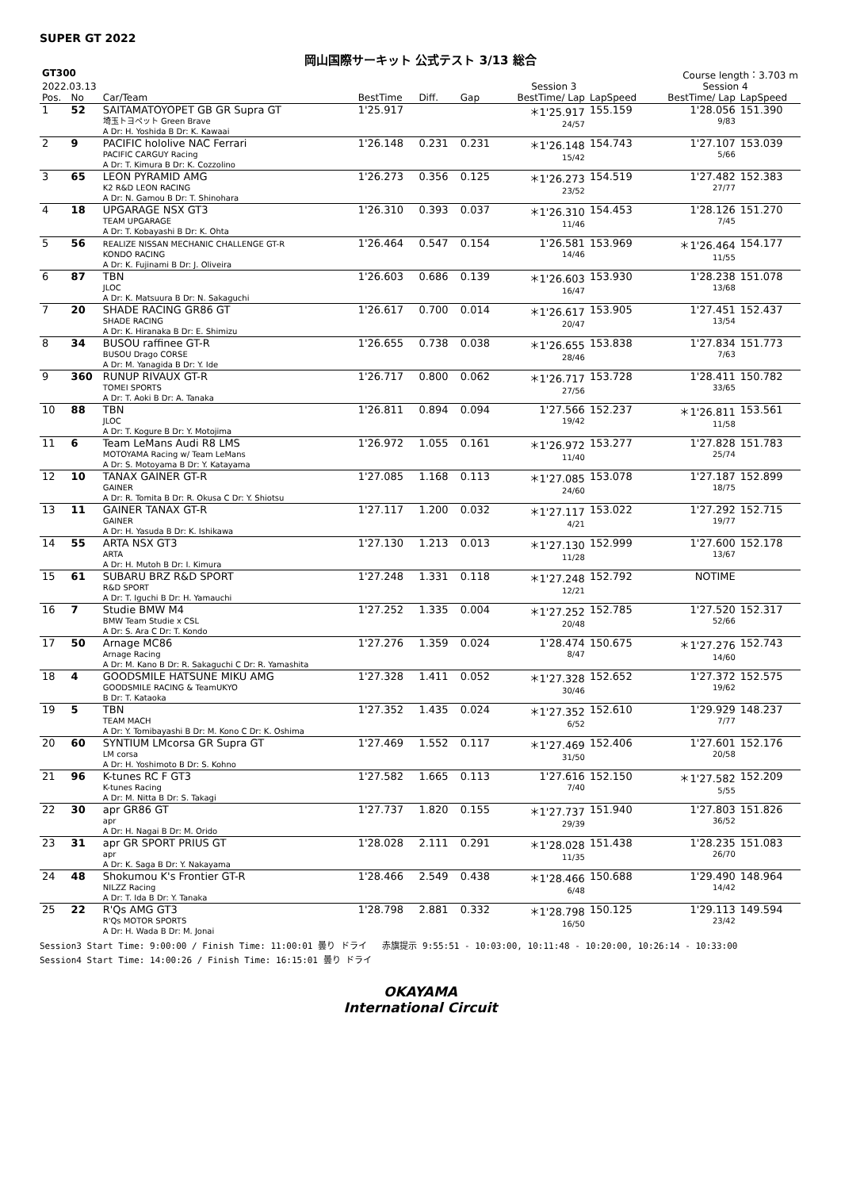SUPER GT 2022
岡山国際サーキット 公式テスト 3/13 総合
| GT300 | | | | | | | Course length：3.703 m | | |
| --- | --- | --- | --- | --- | --- | --- | --- | --- | --- |
| 2022.03.13 | | | | | Session 3 | | | Session 4 | |
| Pos. | No | Car/Team | BestTime | Diff. | Gap | BestTime/ Lap | LapSpeed | BestTime/ Lap | LapSpeed |
| 1 | 52 | SAITAMATOYOPET GB GR Supra GT 埼玉トヨペット Green Brave A Dr: H. Yoshida B Dr: K. Kawaai | 1'25.917 | | | ＊1'25.917 24/57 | 155.159 | 1'28.056 9/83 | 151.390 |
| 2 | 9 | PACIFIC hololive NAC Ferrari PACIFIC CARGUY Racing A Dr: T. Kimura B Dr: K. Cozzolino | 1'26.148 | 0.231 | 0.231 | ＊1'26.148 15/42 | 154.743 | 1'27.107 5/66 | 153.039 |
| 3 | 65 | LEON PYRAMID AMG K2 R&D LEON RACING A Dr: N. Gamou B Dr: T. Shinohara | 1'26.273 | 0.356 | 0.125 | ＊1'26.273 23/52 | 154.519 | 1'27.482 27/77 | 152.383 |
| 4 | 18 | UPGARAGE NSX GT3 TEAM UPGARAGE A Dr: T. Kobayashi B Dr: K. Ohta | 1'26.310 | 0.393 | 0.037 | ＊1'26.310 11/46 | 154.453 | 1'28.126 7/45 | 151.270 |
| 5 | 56 | REALIZE NISSAN MECHANIC CHALLENGE GT-R KONDO RACING A Dr: K. Fujinami B Dr: J. Oliveira | 1'26.464 | 0.547 | 0.154 | 1'26.581 14/46 | 153.969 | ＊1'26.464 11/55 | 154.177 |
| 6 | 87 | TBN JLOC A Dr: K. Matsuura B Dr: N. Sakaguchi | 1'26.603 | 0.686 | 0.139 | ＊1'26.603 16/47 | 153.930 | 1'28.238 13/68 | 151.078 |
| 7 | 20 | SHADE RACING GR86 GT SHADE RACING A Dr: K. Hiranaka B Dr: E. Shimizu | 1'26.617 | 0.700 | 0.014 | ＊1'26.617 20/47 | 153.905 | 1'27.451 13/54 | 152.437 |
| 8 | 34 | BUSOU raffinee GT-R BUSOU Drago CORSE A Dr: M. Yanagida B Dr: Y. Ide | 1'26.655 | 0.738 | 0.038 | ＊1'26.655 28/46 | 153.838 | 1'27.834 7/63 | 151.773 |
| 9 | 360 | RUNUP RIVAUX GT-R TOMEI SPORTS A Dr: T. Aoki B Dr: A. Tanaka | 1'26.717 | 0.800 | 0.062 | ＊1'26.717 27/56 | 153.728 | 1'28.411 33/65 | 150.782 |
| 10 | 88 | TBN JLOC A Dr: T. Kogure B Dr: Y. Motojima | 1'26.811 | 0.894 | 0.094 | 1'27.566 19/42 | 152.237 | ＊1'26.811 11/58 | 153.561 |
| 11 | 6 | Team LeMans Audi R8 LMS MOTOYAMA Racing w/ Team LeMans A Dr: S. Motoyama B Dr: Y. Katayama | 1'26.972 | 1.055 | 0.161 | ＊1'26.972 11/40 | 153.277 | 1'27.828 25/74 | 151.783 |
| 12 | 10 | TANAX GAINER GT-R GAINER A Dr: R. Tomita B Dr: R. Okusa C Dr: Y. Shiotsu | 1'27.085 | 1.168 | 0.113 | ＊1'27.085 24/60 | 153.078 | 1'27.187 18/75 | 152.899 |
| 13 | 11 | GAINER TANAX GT-R GAINER A Dr: H. Yasuda B Dr: K. Ishikawa | 1'27.117 | 1.200 | 0.032 | ＊1'27.117 4/21 | 153.022 | 1'27.292 19/77 | 152.715 |
| 14 | 55 | ARTA NSX GT3 ARTA A Dr: H. Mutoh B Dr: I. Kimura | 1'27.130 | 1.213 | 0.013 | ＊1'27.130 11/28 | 152.999 | 1'27.600 13/67 | 152.178 |
| 15 | 61 | SUBARU BRZ R&D SPORT R&D SPORT A Dr: T. Iguchi B Dr: H. Yamauchi | 1'27.248 | 1.331 | 0.118 | ＊1'27.248 12/21 | 152.792 | NOTIME | |
| 16 | 7 | Studie BMW M4 BMW Team Studie x CSL A Dr: S. Ara C Dr: T. Kondo | 1'27.252 | 1.335 | 0.004 | ＊1'27.252 20/48 | 152.785 | 1'27.520 52/66 | 152.317 |
| 17 | 50 | Arnage MC86 Arnage Racing A Dr: M. Kano B Dr: R. Sakaguchi C Dr: R. Yamashita | 1'27.276 | 1.359 | 0.024 | 1'28.474 8/47 | 150.675 | ＊1'27.276 14/60 | 152.743 |
| 18 | 4 | GOODSMILE HATSUNE MIKU AMG GOODSMILE RACING & TeamUKYO B Dr: T. Kataoka | 1'27.328 | 1.411 | 0.052 | ＊1'27.328 30/46 | 152.652 | 1'27.372 19/62 | 152.575 |
| 19 | 5 | TBN TEAM MACH A Dr: Y. Tomibayashi B Dr: M. Kono C Dr: K. Oshima | 1'27.352 | 1.435 | 0.024 | ＊1'27.352 6/52 | 152.610 | 1'29.929 7/77 | 148.237 |
| 20 | 60 | SYNTIUM LMcorsa GR Supra GT LM corsa A Dr: H. Yoshimoto B Dr: S. Kohno | 1'27.469 | 1.552 | 0.117 | ＊1'27.469 31/50 | 152.406 | 1'27.601 20/58 | 152.176 |
| 21 | 96 | K-tunes RC F GT3 K-tunes Racing A Dr: M. Nitta B Dr: S. Takagi | 1'27.582 | 1.665 | 0.113 | 1'27.616 7/40 | 152.150 | ＊1'27.582 5/55 | 152.209 |
| 22 | 30 | apr GR86 GT apr A Dr: H. Nagai B Dr: M. Orido | 1'27.737 | 1.820 | 0.155 | ＊1'27.737 29/39 | 151.940 | 1'27.803 36/52 | 151.826 |
| 23 | 31 | apr GR SPORT PRIUS GT apr A Dr: K. Saga B Dr: Y. Nakayama | 1'28.028 | 2.111 | 0.291 | ＊1'28.028 11/35 | 151.438 | 1'28.235 26/70 | 151.083 |
| 24 | 48 | Shokumou K's Frontier GT-R NILZZ Racing A Dr: T. Ida B Dr: Y. Tanaka | 1'28.466 | 2.549 | 0.438 | ＊1'28.466 6/48 | 150.688 | 1'29.490 14/42 | 148.964 |
| 25 | 22 | R'Qs AMG GT3 R'Qs MOTOR SPORTS A Dr: H. Wada B Dr: M. Jonai | 1'28.798 | 2.881 | 0.332 | ＊1'28.798 16/50 | 150.125 | 1'29.113 23/42 | 149.594 |
Session3 Start Time: 9:00:00 / Finish Time: 11:00:01 曇り ドライ 赤旗提示 9:55:51 - 10:03:00, 10:11:48 - 10:20:00, 10:26:14 - 10:33:00
Session4 Start Time: 14:00:26 / Finish Time: 16:15:01 曇り ドライ
OKAYAMA
International Circuit